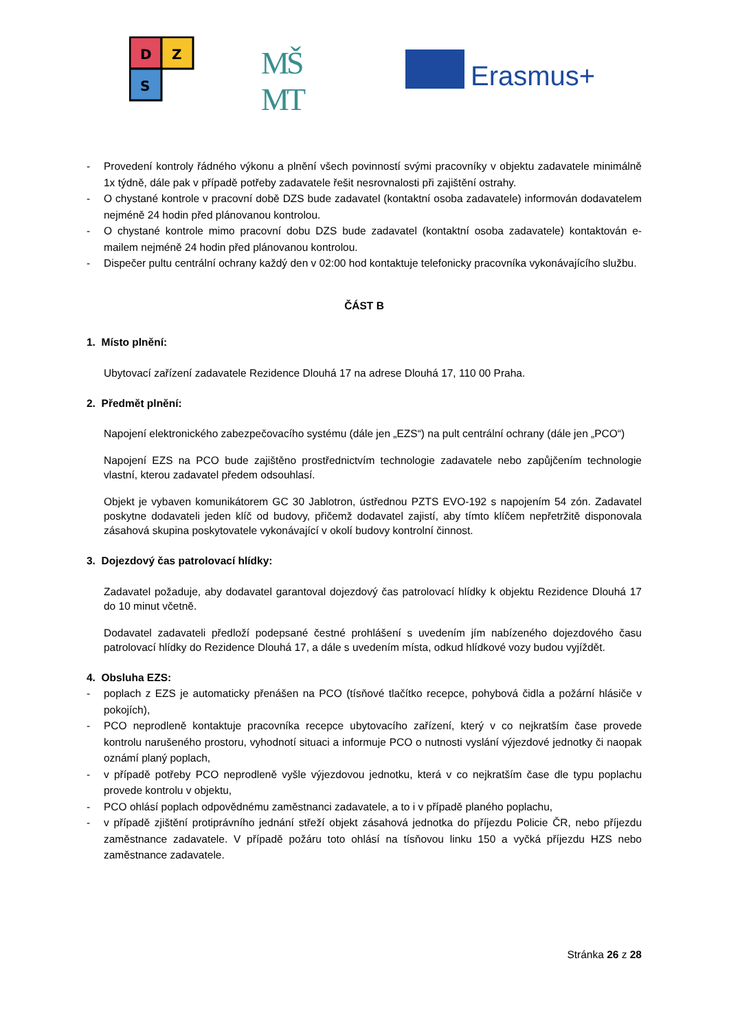D
Z
S
MŠ
MT
Erasmus+
- Provedení kontroly řádného výkonu a plnění všech povinností svými pracovníky v objektu zadavatele minimálně 1x týdně, dále pak v případě potřeby zadavatele řešit nesrovnalosti při zajištění ostrahy.
- O chystané kontrole v pracovní době DZS bude zadavatel (kontaktní osoba zadavatele) informován dodavatelem nejméně 24 hodin před plánovanou kontrolou.
- O chystané kontrole mimo pracovní dobu DZS bude zadavatel (kontaktní osoba zadavatele) kontaktován e-mailem nejméně 24 hodin před plánovanou kontrolou.
- Dispečer pultu centrální ochrany každý den v 02:00 hod kontaktuje telefonicky pracovníka vykonávajícího službu.
ČÁST B
1. Místo plnění:
Ubytovací zařízení zadavatele Rezidence Dlouhá 17 na adrese Dlouhá 17, 110 00 Praha.
2. Předmět plnění:
Napojení elektronického zabezpečovacího systému (dále jen „EZS“) na pult centrální ochrany (dále jen „PCO“)
Napojení EZS na PCO bude zajištěno prostřednictvím technologie zadavatele nebo zapůjčením technologie vlastní, kterou zadavatel předem odsouhlasí.
Objekt je vybaven komunikátorem GC 30 Jablotron, ústřednou PZTS EVO-192 s napojením 54 zón. Zadavatel poskytne dodavateli jeden klíč od budovy, přičemž dodavatel zajistí, aby tímto klíčem nepřetržitě disponovala zásahová skupina poskytovatele vykonávající v okolí budovy kontrolní činnost.
3. Dojezdový čas patrolovací hlídky:
Zadavatel požaduje, aby dodavatel garantoval dojezdový čas patrolovací hlídky k objektu Rezidence Dlouhá 17 do 10 minut včetně.
Dodavatel zadavateli předloží podepsané čestné prohlášení s uvedením jím nabízeného dojezdového času patrolovací hlídky do Rezidence Dlouhá 17, a dále s uvedením místa, odkud hlídkové vozy budou vyjíždět.
4. Obsluha EZS:
- poplach z EZS je automaticky přenášen na PCO (tísňové tlačítko recepce, pohybová čidla a požární hlásiče v pokojích),
- PCO neprodleně kontaktuje pracovníka recepce ubytovacího zařízení, který v co nejkratším čase provede kontrolu narušeného prostoru, vyhodnotí situaci a informuje PCO o nutnosti vyslání výjezdové jednotky či naopak oznámí planý poplach,
- v případě potřeby PCO neprodleně vyšle výjezdovou jednotku, která v co nejkratším čase dle typu poplachu provede kontrolu v objektu,
- PCO ohlásí poplach odpovědnému zaměstnanci zadavatele, a to i v případě planého poplachu,
- v případě zjištění protiprávního jednání střeží objekt zásahová jednotka do příjezdu Policie ČR, nebo příjezdu zaměstnance zadavatele. V případě požáru toto ohlásí na tísňovou linku 150 a vyčká příjezdu HZS nebo zaměstnance zadavatele.
Stránka 26 z 28